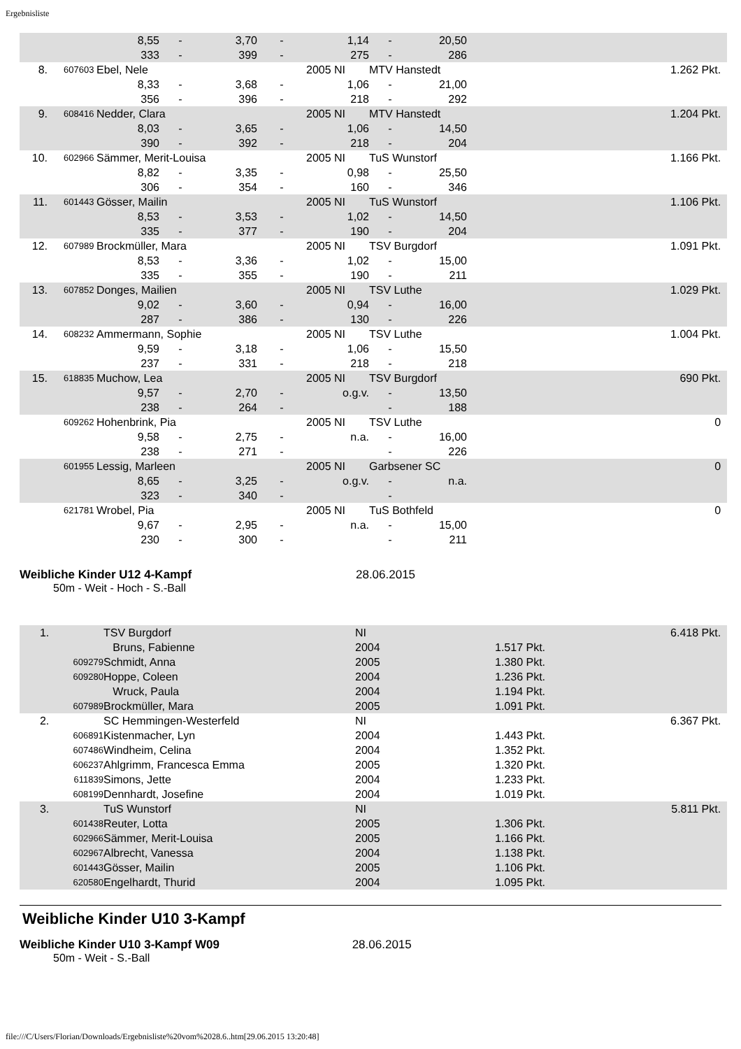Ergebnisliste
| | | 8,55 | - | 3,70 | - | 1,14 | - | 20,50 | | |
| | | 333 | - | 399 | - | 275 | - | 286 | | |
| 8. | 607603 | Ebel, Nele | | | | 2005 NI | MTV Hanstedt | | | 1.262 Pkt. |
| | | 8,33 | - | 3,68 | - | 1,06 | - | 21,00 | | |
| | | 356 | - | 396 | - | 218 | - | 292 | | |
| 9. | 608416 | Nedder, Clara | | | | 2005 NI | MTV Hanstedt | | | 1.204 Pkt. |
| | | 8,03 | - | 3,65 | - | 1,06 | - | 14,50 | | |
| | | 390 | - | 392 | - | 218 | - | 204 | | |
| 10. | 602966 | Sämmer, Merit-Louisa | | | | 2005 NI | TuS Wunstorf | | | 1.166 Pkt. |
| | | 8,82 | - | 3,35 | - | 0,98 | - | 25,50 | | |
| | | 306 | - | 354 | - | 160 | - | 346 | | |
| 11. | 601443 | Gösser, Mailin | | | | 2005 NI | TuS Wunstorf | | | 1.106 Pkt. |
| | | 8,53 | - | 3,53 | - | 1,02 | - | 14,50 | | |
| | | 335 | - | 377 | - | 190 | - | 204 | | |
| 12. | 607989 | Brockmüller, Mara | | | | 2005 NI | TSV Burgdorf | | | 1.091 Pkt. |
| | | 8,53 | - | 3,36 | - | 1,02 | - | 15,00 | | |
| | | 335 | - | 355 | - | 190 | - | 211 | | |
| 13. | 607852 | Donges, Mailien | | | | 2005 NI | TSV Luthe | | | 1.029 Pkt. |
| | | 9,02 | - | 3,60 | - | 0,94 | - | 16,00 | | |
| | | 287 | - | 386 | - | 130 | - | 226 | | |
| 14. | 608232 | Ammermann, Sophie | | | | 2005 NI | TSV Luthe | | | 1.004 Pkt. |
| | | 9,59 | - | 3,18 | - | 1,06 | - | 15,50 | | |
| | | 237 | - | 331 | - | 218 | - | 218 | | |
| 15. | 618835 | Muchow, Lea | | | | 2005 NI | TSV Burgdorf | | | 690 Pkt. |
| | | 9,57 | - | 2,70 | - | o.g.v. | - | 13,50 | | |
| | | 238 | - | 264 | - | | - | 188 | | |
| | 609262 | Hohenbrink, Pia | | | | 2005 NI | TSV Luthe | | | 0 |
| | | 9,58 | - | 2,75 | - | n.a. | - | 16,00 | | |
| | | 238 | - | 271 | - | | - | 226 | | |
| | 601955 | Lessig, Marleen | | | | 2005 NI | Garbsener SC | | | 0 |
| | | 8,65 | - | 3,25 | - | o.g.v. | - | n.a. | | |
| | | 323 | - | 340 | - | | - | | | |
| | 621781 | Wrobel, Pia | | | | 2005 NI | TuS Bothfeld | | | 0 |
| | | 9,67 | - | 2,95 | - | n.a. | - | 15,00 | | |
| | | 230 | - | 300 | - | | - | 211 | | |
Weibliche Kinder U12 4-Kampf 28.06.2015
50m - Weit - Hoch - S.-Ball
| 1. | | TSV Burgdorf | NI | | 6.418 Pkt. |
| | | Bruns, Fabienne | 2004 | 1.517 Pkt. | |
| | 609279 | Schmidt, Anna | 2005 | 1.380 Pkt. | |
| | 609280 | Hoppe, Coleen | 2004 | 1.236 Pkt. | |
| | | Wruck, Paula | 2004 | 1.194 Pkt. | |
| | 607989 | Brockmüller, Mara | 2005 | 1.091 Pkt. | |
| 2. | | SC Hemmingen-Westerfeld | NI | | 6.367 Pkt. |
| | 606891 | Kistenmacher, Lyn | 2004 | 1.443 Pkt. | |
| | 607486 | Windheim, Celina | 2004 | 1.352 Pkt. | |
| | 606237 | Ahlgrimm, Francesca Emma | 2005 | 1.320 Pkt. | |
| | 611839 | Simons, Jette | 2004 | 1.233 Pkt. | |
| | 608199 | Dennhardt, Josefine | 2004 | 1.019 Pkt. | |
| 3. | | TuS Wunstorf | NI | | 5.811 Pkt. |
| | 601438 | Reuter, Lotta | 2005 | 1.306 Pkt. | |
| | 602966 | Sämmer, Merit-Louisa | 2005 | 1.166 Pkt. | |
| | 602967 | Albrecht, Vanessa | 2004 | 1.138 Pkt. | |
| | 601443 | Gösser, Mailin | 2005 | 1.106 Pkt. | |
| | 620580 | Engelhardt, Thurid | 2004 | 1.095 Pkt. | |
Weibliche Kinder U10 3-Kampf
Weibliche Kinder U10 3-Kampf W09 28.06.2015
50m - Weit - S.-Ball
file:///C/Users/Florian/Downloads/Ergebnisliste%20vom%2028.6..htm[29.06.2015 13:20:48]